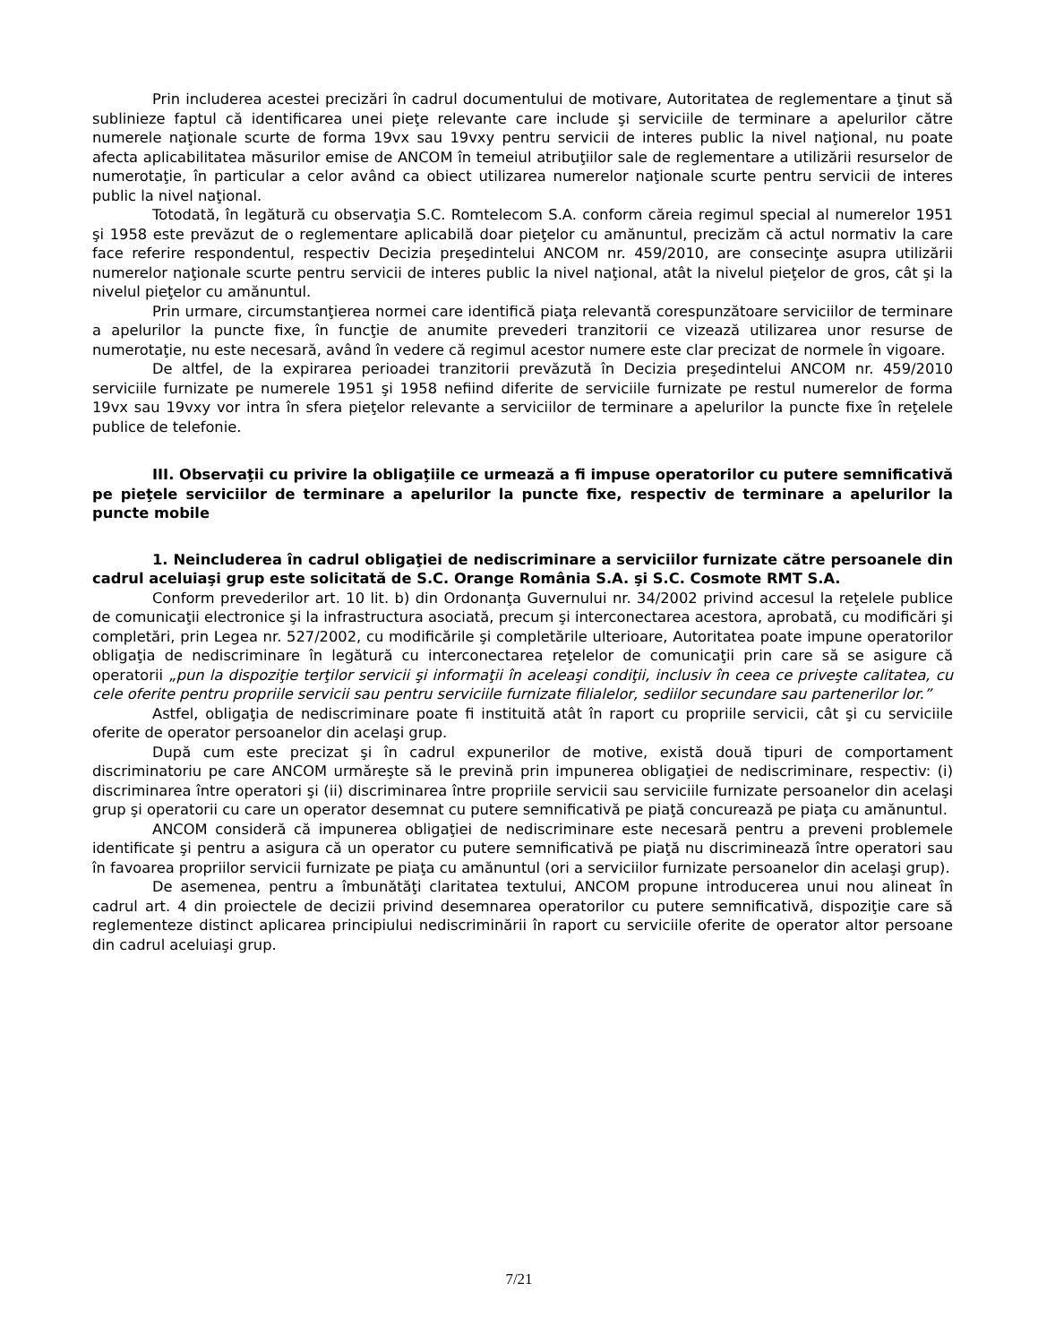Prin includerea acestei precizări în cadrul documentului de motivare, Autoritatea de reglementare a ţinut să sublinieze faptul că identificarea unei pieţe relevante care include şi serviciile de terminare a apelurilor către numerele naţionale scurte de forma 19vx sau 19vxy pentru servicii de interes public la nivel naţional, nu poate afecta aplicabilitatea măsurilor emise de ANCOM în temeiul atribuţiilor sale de reglementare a utilizării resurselor de numerotaţie, în particular a celor având ca obiect utilizarea numerelor naţionale scurte pentru servicii de interes public la nivel naţional.
Totodată, în legătură cu observaţia S.C. Romtelecom S.A. conform căreia regimul special al numerelor 1951 şi 1958 este prevăzut de o reglementare aplicabilă doar pieţelor cu amănuntul, precizăm că actul normativ la care face referire respondentul, respectiv Decizia preşedintelui ANCOM nr. 459/2010, are consecinţe asupra utilizării numerelor naţionale scurte pentru servicii de interes public la nivel naţional, atât la nivelul pieţelor de gros, cât şi la nivelul pieţelor cu amănuntul.
Prin urmare, circumstanţierea normei care identifică piaţa relevantă corespunzătoare serviciilor de terminare a apelurilor la puncte fixe, în funcţie de anumite prevederi tranzitorii ce vizează utilizarea unor resurse de numerotaţie, nu este necesară, având în vedere că regimul acestor numere este clar precizat de normele în vigoare.
De altfel, de la expirarea perioadei tranzitorii prevăzută în Decizia preşedintelui ANCOM nr. 459/2010 serviciile furnizate pe numerele 1951 şi 1958 nefiind diferite de serviciile furnizate pe restul numerelor de forma 19vx sau 19vxy vor intra în sfera pieţelor relevante a serviciilor de terminare a apelurilor la puncte fixe în reţelele publice de telefonie.
III. Observaţii cu privire la obligaţiile ce urmează a fi impuse operatorilor cu putere semnificativă pe pieţele serviciilor de terminare a apelurilor la puncte fixe, respectiv de terminare a apelurilor la puncte mobile
1. Neincluderea în cadrul obligaţiei de nediscriminare a serviciilor furnizate către persoanele din cadrul aceluiaşi grup este solicitată de S.C. Orange România S.A. şi S.C. Cosmote RMT S.A.
Conform prevederilor art. 10 lit. b) din Ordonanţa Guvernului nr. 34/2002 privind accesul la reţelele publice de comunicaţii electronice şi la infrastructura asociată, precum şi interconectarea acestora, aprobată, cu modificări şi completări, prin Legea nr. 527/2002, cu modificările şi completările ulterioare, Autoritatea poate impune operatorilor obligaţia de nediscriminare în legătură cu interconectarea reţelelor de comunicaţii prin care să se asigure că operatorii „pun la dispoziţie terţilor servicii şi informaţii în aceleaşi condiţii, inclusiv în ceea ce priveşte calitatea, cu cele oferite pentru propriile servicii sau pentru serviciile furnizate filialelor, sediilor secundare sau partenerilor lor.”
Astfel, obligaţia de nediscriminare poate fi instituită atât în raport cu propriile servicii, cât şi cu serviciile oferite de operator persoanelor din acelaşi grup.
După cum este precizat şi în cadrul expunerilor de motive, există două tipuri de comportament discriminatoriu pe care ANCOM urmăreşte să le prevină prin impunerea obligaţiei de nediscriminare, respectiv: (i) discriminarea între operatori şi (ii) discriminarea între propriile servicii sau serviciile furnizate persoanelor din acelaşi grup şi operatorii cu care un operator desemnat cu putere semnificativă pe piaţă concurează pe piaţa cu amănuntul.
ANCOM consideră că impunerea obligaţiei de nediscriminare este necesară pentru a preveni problemele identificate şi pentru a asigura că un operator cu putere semnificativă pe piaţă nu discriminează între operatori sau în favoarea propriilor servicii furnizate pe piaţa cu amănuntul (ori a serviciilor furnizate persoanelor din acelaşi grup).
De asemenea, pentru a îmbunătăţi claritatea textului, ANCOM propune introducerea unui nou alineat în cadrul art. 4 din proiectele de decizii privind desemnarea operatorilor cu putere semnificativă, dispoziţie care să reglementeze distinct aplicarea principiului nediscriminării în raport cu serviciile oferite de operator altor persoane din cadrul aceluiaşi grup.
7/21